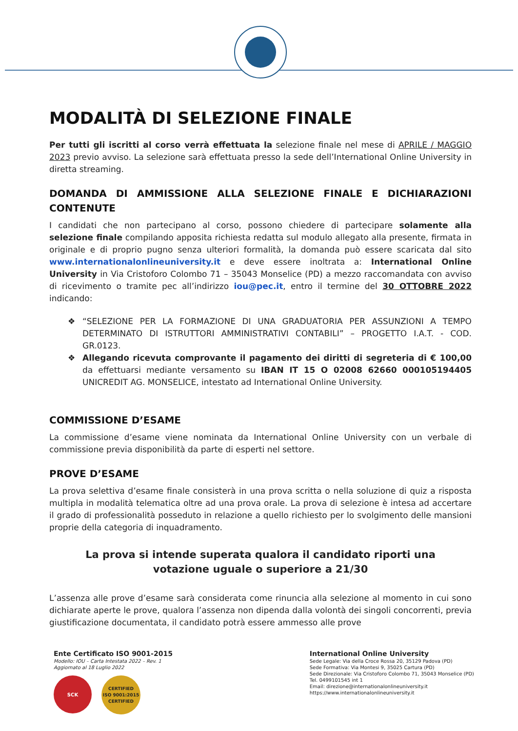MODALITÀ DI SELEZIONE FINALE
Per tutti gli iscritti al corso verrà effettuata la selezione finale nel mese di APRILE / MAGGIO 2023 previo avviso. La selezione sarà effettuata presso la sede dell’International Online University in diretta streaming.
DOMANDA DI AMMISSIONE ALLA SELEZIONE FINALE E DICHIARAZIONI CONTENUTE
I candidati che non partecipano al corso, possono chiedere di partecipare solamente alla selezione finale compilando apposita richiesta redatta sul modulo allegato alla presente, firmata in originale e di proprio pugno senza ulteriori formalità, la domanda può essere scaricata dal sito www.internationalonlineuniversity.it e deve essere inoltrata a: International Online University in Via Cristoforo Colombo 71 – 35043 Monselice (PD) a mezzo raccomandata con avviso di ricevimento o tramite pec all’indirizzo iou@pec.it, entro il termine del 30 OTTOBRE 2022 indicando:
❖ “SELEZIONE PER LA FORMAZIONE DI UNA GRADUATORIA PER ASSUNZIONI A TEMPO DETERMINATO DI ISTRUTTORI AMMINISTRATIVI CONTABILI” – PROGETTO I.A.T. - COD. GR.0123.
❖ Allegando ricevuta comprovante il pagamento dei diritti di segreteria di € 100,00 da effettuarsi mediante versamento su IBAN IT 15 O 02008 62660 000105194405 UNICREDIT AG. MONSELICE, intestato ad International Online University.
COMMISSIONE D’ESAME
La commissione d’esame viene nominata da International Online University con un verbale di commissione previa disponibilità da parte di esperti nel settore.
PROVE D’ESAME
La prova selettiva d’esame finale consisterà in una prova scritta o nella soluzione di quiz a risposta multipla in modalità telematica oltre ad una prova orale. La prova di selezione è intesa ad accertare il grado di professionalità posseduto in relazione a quello richiesto per lo svolgimento delle mansioni proprie della categoria di inquadramento.
La prova si intende superata qualora il candidato riporti una votazione uguale o superiore a 21/30
L’assenza alle prove d’esame sarà considerata come rinuncia alla selezione al momento in cui sono dichiarate aperte le prove, qualora l’assenza non dipenda dalla volontà dei singoli concorrenti, previa giustificazione documentata, il candidato potrà essere ammesso alle prove
Ente Certificato ISO 9001-2015
Modello: IOU – Carta Intestata 2022 – Rev. 1
Aggiornato al 18 Luglio 2022
SCK
CERTIFIED
ISO 9001:2015
CERTIFIED
International Online University
Sede Legale: Via della Croce Rossa 20, 35129 Padova (PD)
Sede Formativa: Via Montesi 9, 35025 Cartura (PD)
Sede Direzionale: Via Cristoforo Colombo 71, 35043 Monselice (PD)
Tel. 0499101545 int 1
Email: direzione@internationalonlineuniversity.it
https://www.internationalonlineuniversity.it